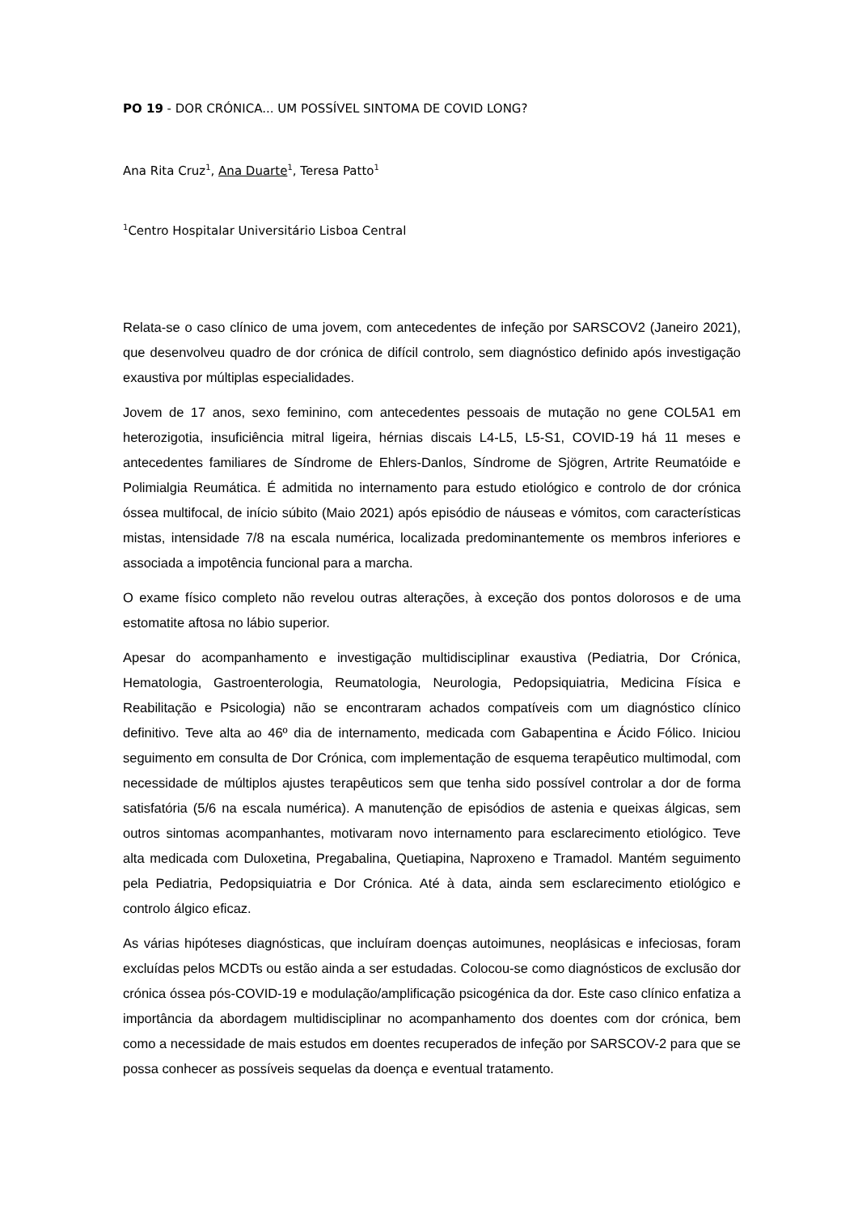PO 19 - DOR CRÓNICA... UM POSSÍVEL SINTOMA DE COVID LONG?
Ana Rita Cruz<sup>1</sup>, Ana Duarte<sup>1</sup>, Teresa Patto<sup>1</sup>
<sup>1</sup> Centro Hospitalar Universitário Lisboa Central
Relata-se o caso clínico de uma jovem, com antecedentes de infeção por SARSCOV2 (Janeiro 2021), que desenvolveu quadro de dor crónica de difícil controlo, sem diagnóstico definido após investigação exaustiva por múltiplas especialidades.
Jovem de 17 anos, sexo feminino, com antecedentes pessoais de mutação no gene COL5A1 em heterozigotia, insuficiência mitral ligeira, hérnias discais L4-L5, L5-S1, COVID-19 há 11 meses e antecedentes familiares de Síndrome de Ehlers-Danlos, Síndrome de Sjögren, Artrite Reumatóide e Polimialgia Reumática. É admitida no internamento para estudo etiológico e controlo de dor crónica óssea multifocal, de início súbito (Maio 2021) após episódio de náuseas e vómitos, com características mistas, intensidade 7/8 na escala numérica, localizada predominantemente os membros inferiores e associada a impotência funcional para a marcha.
O exame físico completo não revelou outras alterações, à exceção dos pontos dolorosos e de uma estomatite aftosa no lábio superior.
Apesar do acompanhamento e investigação multidisciplinar exaustiva (Pediatria, Dor Crónica, Hematologia, Gastroenterologia, Reumatologia, Neurologia, Pedopsiquiatria, Medicina Física e Reabilitação e Psicologia) não se encontraram achados compatíveis com um diagnóstico clínico definitivo. Teve alta ao 46º dia de internamento, medicada com Gabapentina e Ácido Fólico. Iniciou seguimento em consulta de Dor Crónica, com implementação de esquema terapêutico multimodal, com necessidade de múltiplos ajustes terapêuticos sem que tenha sido possível controlar a dor de forma satisfatória (5/6 na escala numérica). A manutenção de episódios de astenia e queixas álgicas, sem outros sintomas acompanhantes, motivaram novo internamento para esclarecimento etiológico. Teve alta medicada com Duloxetina, Pregabalina, Quetiapina, Naproxeno e Tramadol. Mantém seguimento pela Pediatria, Pedopsiquiatria e Dor Crónica. Até à data, ainda sem esclarecimento etiológico e controlo álgico eficaz.
As várias hipóteses diagnósticas, que incluíram doenças autoimunes, neoplásicas e infeciosas, foram excluídas pelos MCDTs ou estão ainda a ser estudadas. Colocou-se como diagnósticos de exclusão dor crónica óssea pós-COVID-19 e modulação/amplificação psicogénica da dor. Este caso clínico enfatiza a importância da abordagem multidisciplinar no acompanhamento dos doentes com dor crónica, bem como a necessidade de mais estudos em doentes recuperados de infeção por SARSCOV-2 para que se possa conhecer as possíveis sequelas da doença e eventual tratamento.